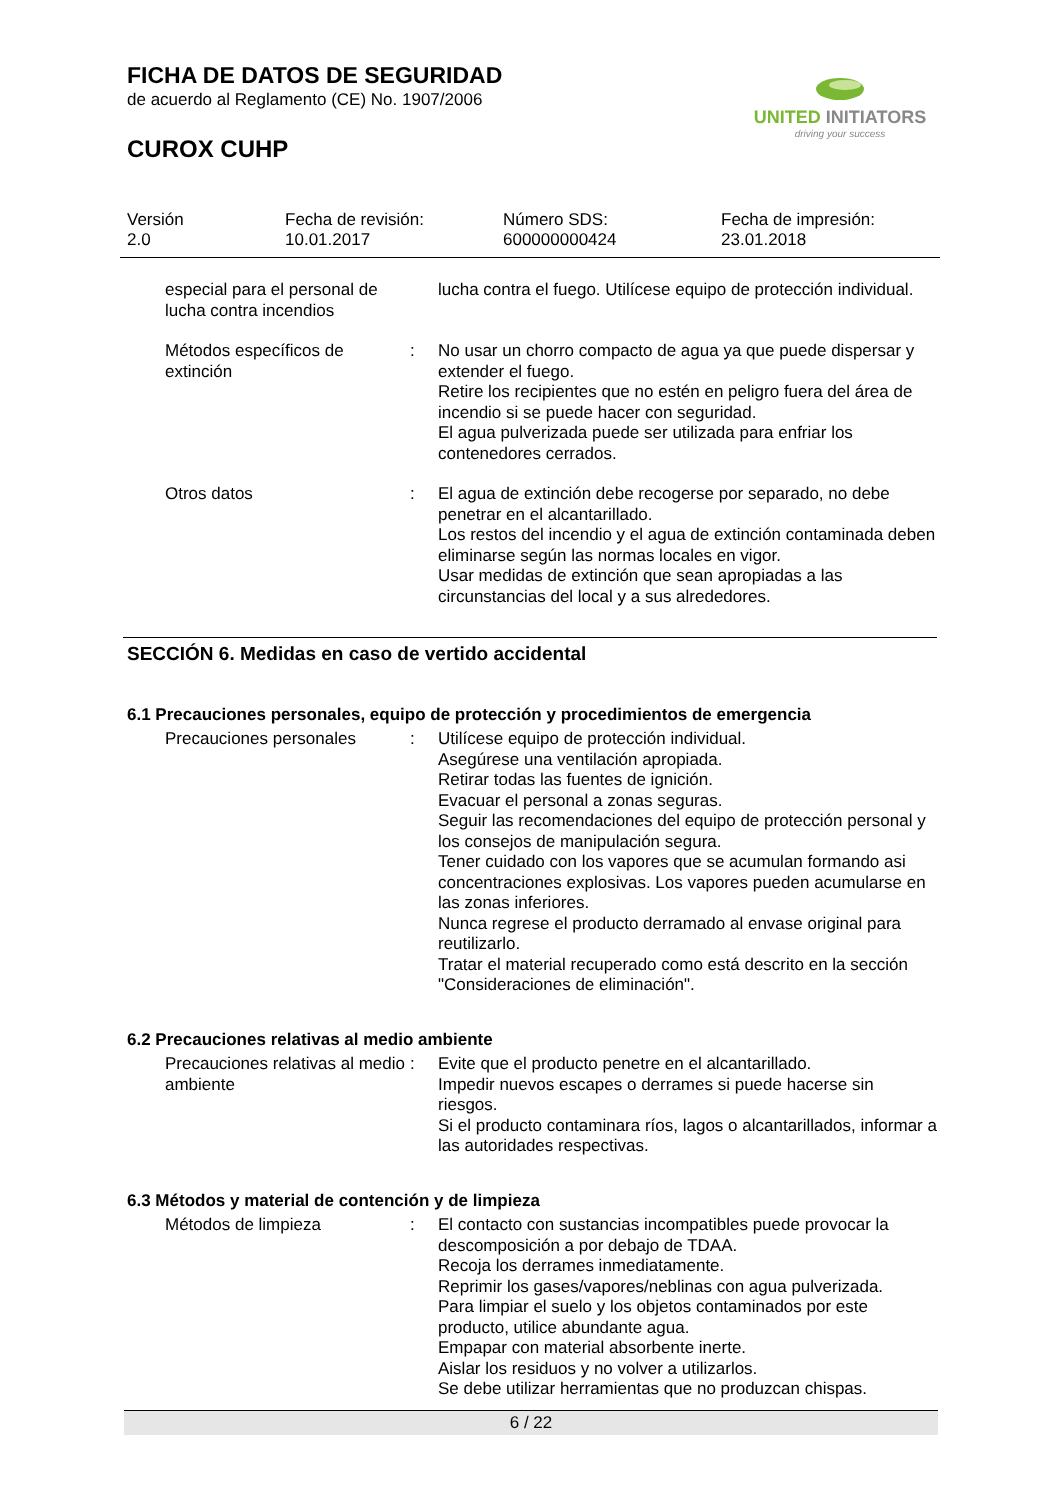FICHA DE DATOS DE SEGURIDAD
de acuerdo al Reglamento (CE) No. 1907/2006
UNITED INITIATORS
driving your success
CUROX CUHP
Versión
2.0
Fecha de revisión:
10.01.2017
Número SDS:
600000000424
Fecha de impresión:
23.01.2018
especial para el personal de lucha contra incendios
lucha contra el fuego. Utilícese equipo de protección individual.
Métodos específicos de extinción
: No usar un chorro compacto de agua ya que puede dispersar y extender el fuego.
Retire los recipientes que no estén en peligro fuera del área de incendio si se puede hacer con seguridad.
El agua pulverizada puede ser utilizada para enfriar los contenedores cerrados.
Otros datos : El agua de extinción debe recogerse por separado, no debe penetrar en el alcantarillado.
Los restos del incendio y el agua de extinción contaminada deben eliminarse según las normas locales en vigor.
Usar medidas de extinción que sean apropiadas a las circunstancias del local y a sus alrededores.
SECCIÓN 6. Medidas en caso de vertido accidental
6.1 Precauciones personales, equipo de protección y procedimientos de emergencia
Precauciones personales : Utilícese equipo de protección individual.
Asegúrese una ventilación apropiada.
Retirar todas las fuentes de ignición.
Evacuar el personal a zonas seguras.
Seguir las recomendaciones del equipo de protección personal y los consejos de manipulación segura.
Tener cuidado con los vapores que se acumulan formando asi concentraciones explosivas. Los vapores pueden acumularse en las zonas inferiores.
Nunca regrese el producto derramado al envase original para reutilizarlo.
Tratar el material recuperado como está descrito en la sección "Consideraciones de eliminación".
6.2 Precauciones relativas al medio ambiente
Precauciones relativas al medio ambiente
: Evite que el producto penetre en el alcantarillado.
Impedir nuevos escapes o derrames si puede hacerse sin riesgos.
Si el producto contaminara ríos, lagos o alcantarillados, informar a las autoridades respectivas.
6.3 Métodos y material de contención y de limpieza
Métodos de limpieza : El contacto con sustancias incompatibles puede provocar la descomposición a por debajo de TDAA.
Recoja los derrames inmediatamente.
Reprimir los gases/vapores/neblinas con agua pulverizada.
Para limpiar el suelo y los objetos contaminados por este producto, utilice abundante agua.
Empapar con material absorbente inerte.
Aislar los residuos y no volver a utilizarlos.
Se debe utilizar herramientas que no produzcan chispas.
6 / 22